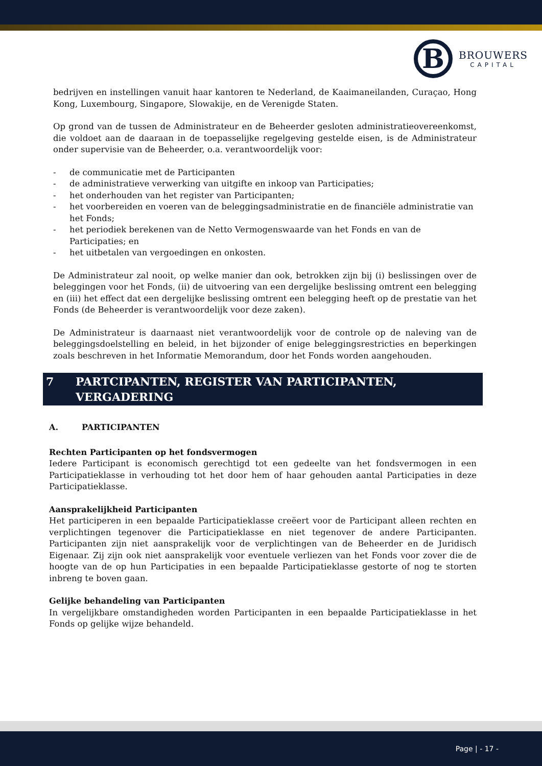B
BROUWERS
CAPITAL
bedrijven en instellingen vanuit haar kantoren te Nederland, de Kaaimaneilanden, Curaçao, Hong Kong, Luxembourg, Singapore, Slowakije, en de Verenigde Staten.
Op grond van de tussen de Administrateur en de Beheerder gesloten administratieovereenkomst, die voldoet aan de daaraan in de toepasselijke regelgeving gestelde eisen, is de Administrateur onder supervisie van de Beheerder, o.a. verantwoordelijk voor:
- de communicatie met de Participanten
- de administratieve verwerking van uitgifte en inkoop van Participaties;
- het onderhouden van het register van Participanten;
- het voorbereiden en voeren van de beleggingsadministratie en de financiële administratie van het Fonds;
- het periodiek berekenen van de Netto Vermogenswaarde van het Fonds en van de Participaties; en
- het uitbetalen van vergoedingen en onkosten.
De Administrateur zal nooit, op welke manier dan ook, betrokken zijn bij (i) beslissingen over de beleggingen voor het Fonds, (ii) de uitvoering van een dergelijke beslissing omtrent een belegging en (iii) het effect dat een dergelijke beslissing omtrent een belegging heeft op de prestatie van het Fonds (de Beheerder is verantwoordelijk voor deze zaken).
De Administrateur is daarnaast niet verantwoordelijk voor de controle op de naleving van de beleggingsdoelstelling en beleid, in het bijzonder of enige beleggingsrestricties en beperkingen zoals beschreven in het Informatie Memorandum, door het Fonds worden aangehouden.
7 PARTCIPANTEN, REGISTER VAN PARTICIPANTEN, VERGADERING
A. PARTICIPANTEN
Rechten Participanten op het fondsvermogen
Iedere Participant is economisch gerechtigd tot een gedeelte van het fondsvermogen in een Participatieklasse in verhouding tot het door hem of haar gehouden aantal Participaties in deze Participatieklasse.
Aansprakelijkheid Participanten
Het participeren in een bepaalde Participatieklasse creëert voor de Participant alleen rechten en verplichtingen tegenover die Participatieklasse en niet tegenover de andere Participanten. Participanten zijn niet aansprakelijk voor de verplichtingen van de Beheerder en de Juridisch Eigenaar. Zij zijn ook niet aansprakelijk voor eventuele verliezen van het Fonds voor zover die de hoogte van de op hun Participaties in een bepaalde Participatieklasse gestorte of nog te storten inbreng te boven gaan.
Gelijke behandeling van Participanten
In vergelijkbare omstandigheden worden Participanten in een bepaalde Participatieklasse in het Fonds op gelijke wijze behandeld.
Page | - 17 -